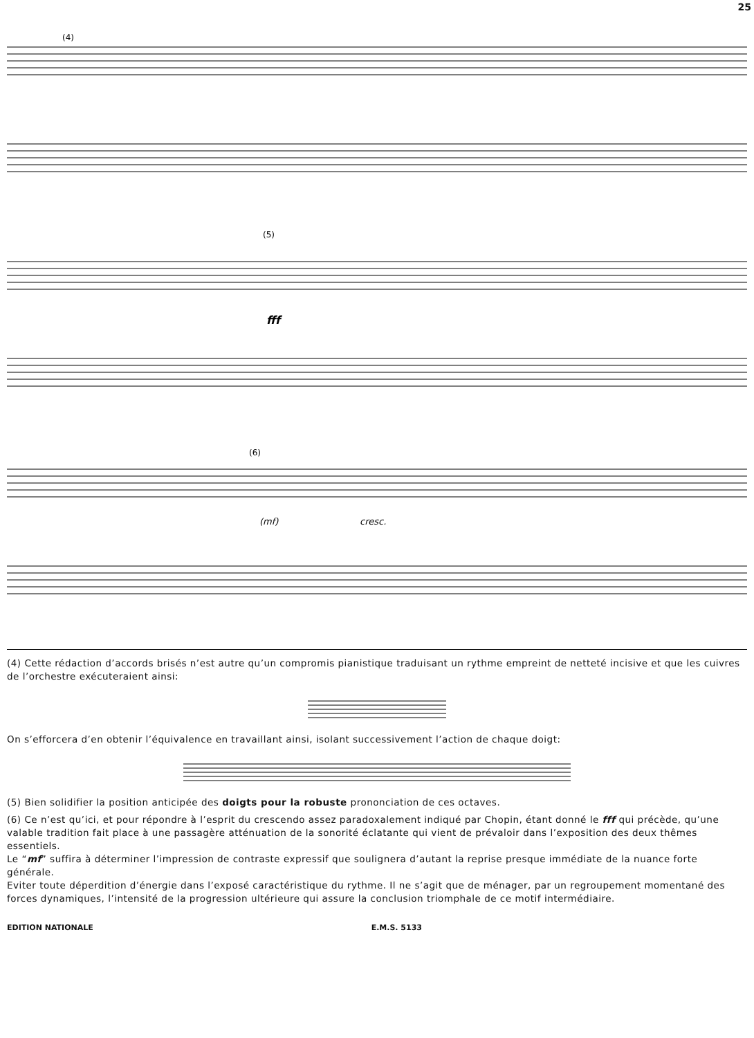25
(4)
(5)
fff
(6)
(mf)
cresc.
(4) Cette rédaction d’accords brisés n’est autre qu’un compromis pianistique traduisant un rythme empreint de netteté incisive et que les cuivres de l’orchestre exécuteraient ainsi:
On s’efforcera d’en obtenir l’équivalence en travaillant ainsi, isolant successivement l’action de chaque doigt:
(5) Bien solidifier la position anticipée des doigts pour la robuste prononciation de ces octaves.
(6) Ce n’est qu’ici, et pour répondre à l’esprit du crescendo assez paradoxalement indiqué par Chopin, étant donné le fff qui précède, qu’une valable tradition fait place à une passagère atténuation de la sonorité éclatante qui vient de prévaloir dans l’exposition des deux thêmes essentiels.
Le “mf” suffira à déterminer l’impression de contraste expressif que soulignera d’autant la reprise presque immédiate de la nuance forte générale.
Eviter toute déperdition d’énergie dans l’exposé caractéristique du rythme. Il ne s’agit que de ménager, par un regroupement momentané des forces dynamiques, l’intensité de la progression ultérieure qui assure la conclusion triomphale de ce motif intermédiaire.
EDITION NATIONALE E.M.S. 5133